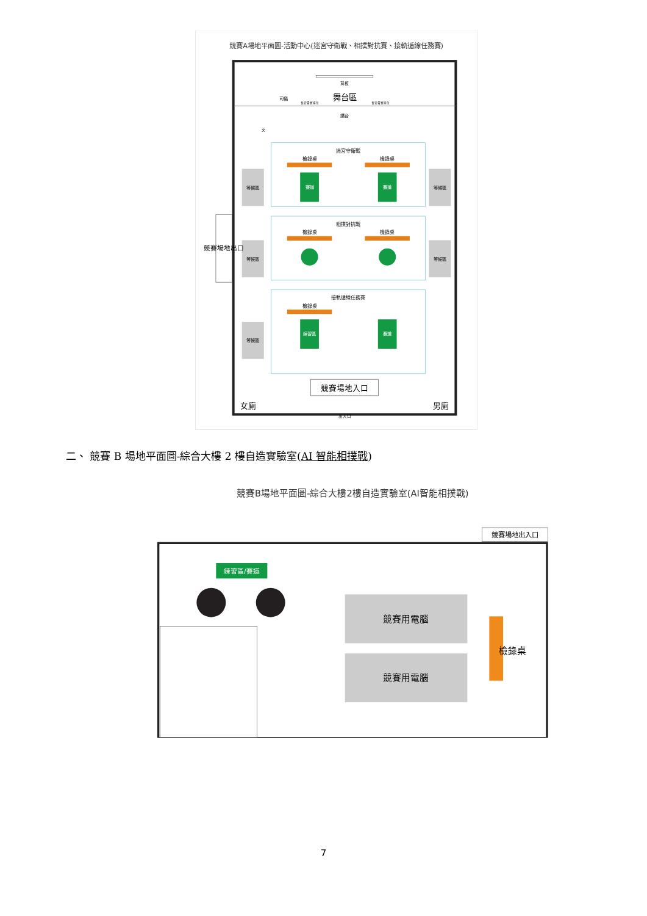競賽A場地平面圖-活動中心(迷宮守衛戰、相撲對抗賽、接軌循線任務賽)
背板
舞台區
司儀
長官貴賓座位
長官貴賓座位
講台
文
迷宮守衛戰
檢錄桌
檢錄桌
賽道
賽道
相撲對抗戰
檢錄桌
檢錄桌
接軌循線任務賽
檢錄桌
練習區
賽道
等候區
等候區
等候區
等候區
等候區
競賽場地出口
競賽場地入口
女廁
男廁
出入口
二、 競賽 B 場地平面圖-綜合大樓 2 樓自造實驗室(AI 智能相撲戰)
競賽B場地平面圖-綜合大樓2樓自造實驗室(AI智能相撲戰)
競賽場地出入口
練習區/賽道
競賽用電腦
競賽用電腦
檢錄桌
7